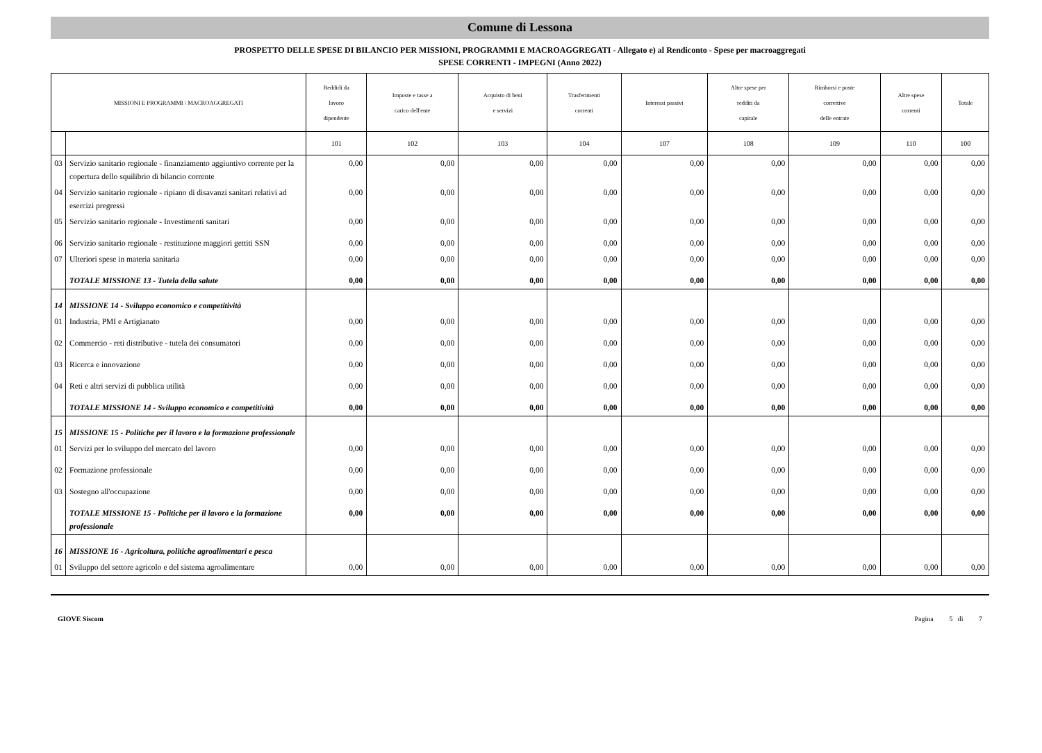Comune di Lessona
PROSPETTO DELLE SPESE DI BILANCIO PER MISSIONI, PROGRAMMI E MACROAGGREGATI - Allegato e) al Rendiconto - Spese per macroaggregati
SPESE CORRENTI - IMPEGNI (Anno 2022)
| MISSIONI E PROGRAMMI \ MACROAGGREGATI | | Reddidi da lavoro dipendente | Imposte e tasse a carico dell'ente | Acquisto di beni e servizi | Trasferimenti correnti | Interessi passivi | Altre spese per redditi da capitale | Rimborsi e poste correttive delle entrate | Altre spese correnti | Totale |
| --- | --- | --- | --- | --- | --- | --- | --- | --- | --- | --- |
| | | 101 | 102 | 103 | 104 | 107 | 108 | 109 | 110 | 100 |
| 03 | Servizio sanitario regionale - finanziamento aggiuntivo corrente per la copertura dello squilibrio di bilancio corrente | 0,00 | 0,00 | 0,00 | 0,00 | 0,00 | 0,00 | 0,00 | 0,00 | 0,00 |
| 04 | Servizio sanitario regionale - ripiano di disavanzi sanitari relativi ad esercizi pregressi | 0,00 | 0,00 | 0,00 | 0,00 | 0,00 | 0,00 | 0,00 | 0,00 | 0,00 |
| 05 | Servizio sanitario regionale - Investimenti sanitari | 0,00 | 0,00 | 0,00 | 0,00 | 0,00 | 0,00 | 0,00 | 0,00 | 0,00 |
| 06 | Servizio sanitario regionale - restituzione maggiori gettiti SSN | 0,00 | 0,00 | 0,00 | 0,00 | 0,00 | 0,00 | 0,00 | 0,00 | 0,00 |
| 07 | Ulteriori spese in materia sanitaria | 0,00 | 0,00 | 0,00 | 0,00 | 0,00 | 0,00 | 0,00 | 0,00 | 0,00 |
| | TOTALE MISSIONE 13 - Tutela della salute | 0,00 | 0,00 | 0,00 | 0,00 | 0,00 | 0,00 | 0,00 | 0,00 | 0,00 |
| 14 | MISSIONE 14 - Sviluppo economico e competitività | | | | | | | | | |
| 01 | Industria, PMI e Artigianato | 0,00 | 0,00 | 0,00 | 0,00 | 0,00 | 0,00 | 0,00 | 0,00 | 0,00 |
| 02 | Commercio - reti distributive - tutela dei consumatori | 0,00 | 0,00 | 0,00 | 0,00 | 0,00 | 0,00 | 0,00 | 0,00 | 0,00 |
| 03 | Ricerca e innovazione | 0,00 | 0,00 | 0,00 | 0,00 | 0,00 | 0,00 | 0,00 | 0,00 | 0,00 |
| 04 | Reti e altri servizi di pubblica utilità | 0,00 | 0,00 | 0,00 | 0,00 | 0,00 | 0,00 | 0,00 | 0,00 | 0,00 |
| | TOTALE MISSIONE 14 - Sviluppo economico e competitività | 0,00 | 0,00 | 0,00 | 0,00 | 0,00 | 0,00 | 0,00 | 0,00 | 0,00 |
| 15 | MISSIONE 15 - Politiche per il lavoro e la formazione professionale | | | | | | | | | |
| 01 | Servizi per lo sviluppo del mercato del lavoro | 0,00 | 0,00 | 0,00 | 0,00 | 0,00 | 0,00 | 0,00 | 0,00 | 0,00 |
| 02 | Formazione professionale | 0,00 | 0,00 | 0,00 | 0,00 | 0,00 | 0,00 | 0,00 | 0,00 | 0,00 |
| 03 | Sostegno all'occupazione | 0,00 | 0,00 | 0,00 | 0,00 | 0,00 | 0,00 | 0,00 | 0,00 | 0,00 |
| | TOTALE MISSIONE 15 - Politiche per il lavoro e la formazione professionale | 0,00 | 0,00 | 0,00 | 0,00 | 0,00 | 0,00 | 0,00 | 0,00 | 0,00 |
| 16 | MISSIONE 16 - Agricoltura, politiche agroalimentari e pesca | | | | | | | | | |
| 01 | Sviluppo del settore agricolo e del sistema agroalimentare | 0,00 | 0,00 | 0,00 | 0,00 | 0,00 | 0,00 | 0,00 | 0,00 | 0,00 |
GIOVE Siscom Pagina 5 di 7